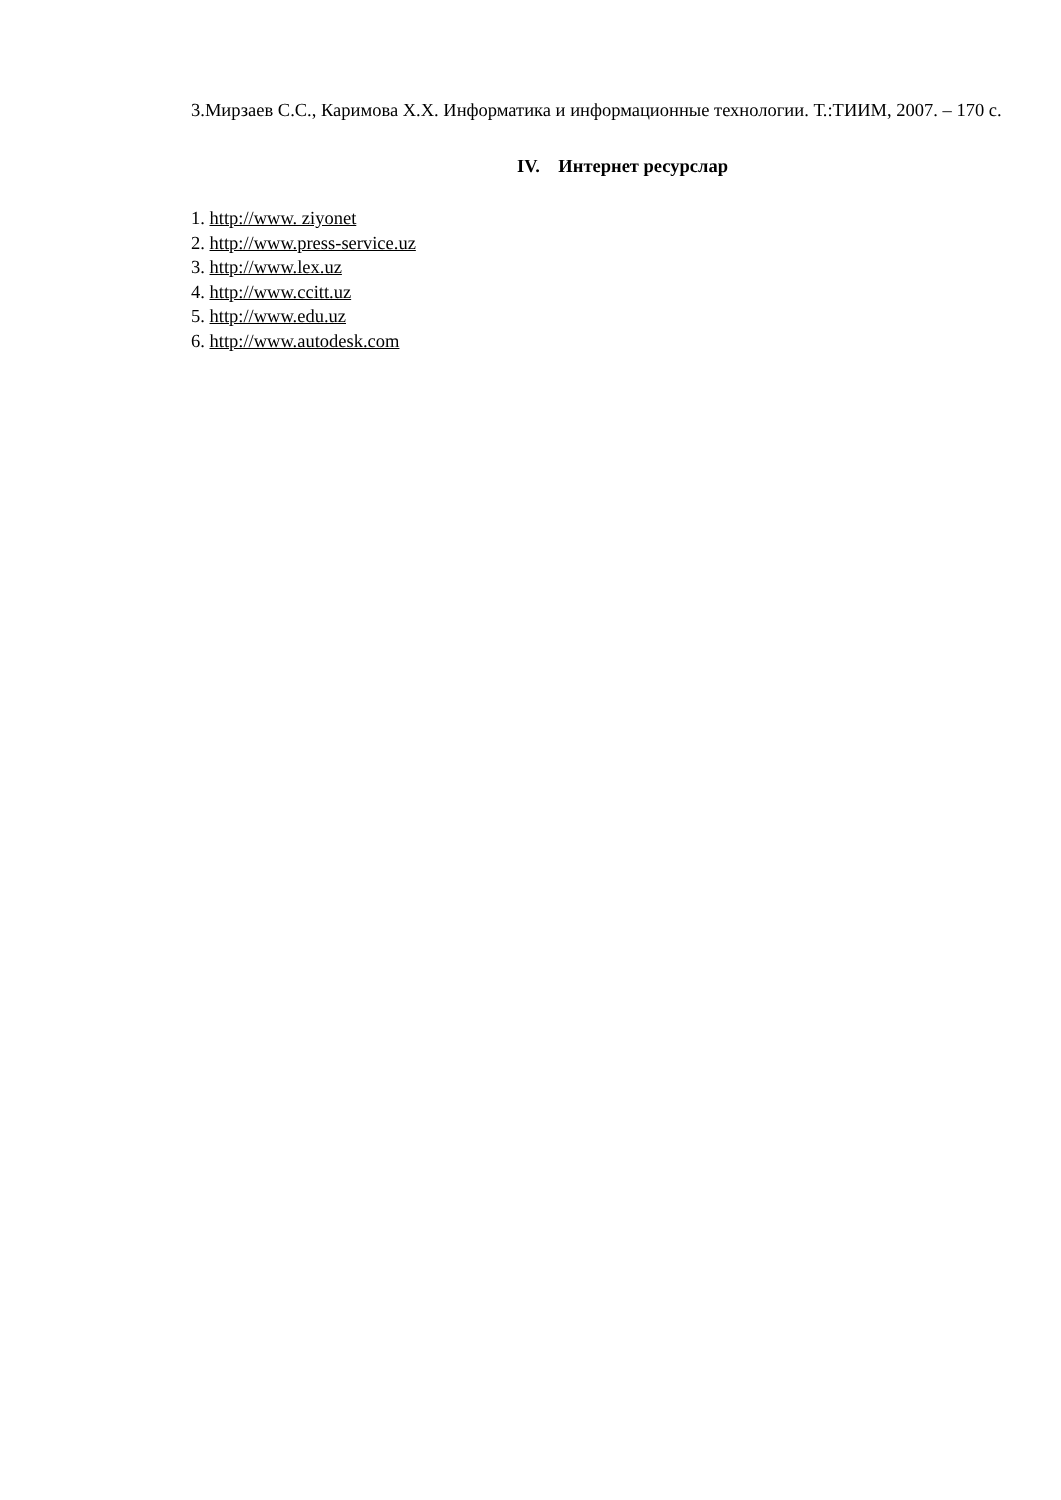3.Мирзаев С.С., Каримова Х.Х. Информатика и информационные технологии. Т.:ТИИМ, 2007. – 170 с.
IV. Интернет ресурслар
1. http://www. ziyonet
2. http://www.press-service.uz
3. http://www.lex.uz
4. http://www.ccitt.uz
5. http://www.edu.uz
6. http://www.autodesk.com